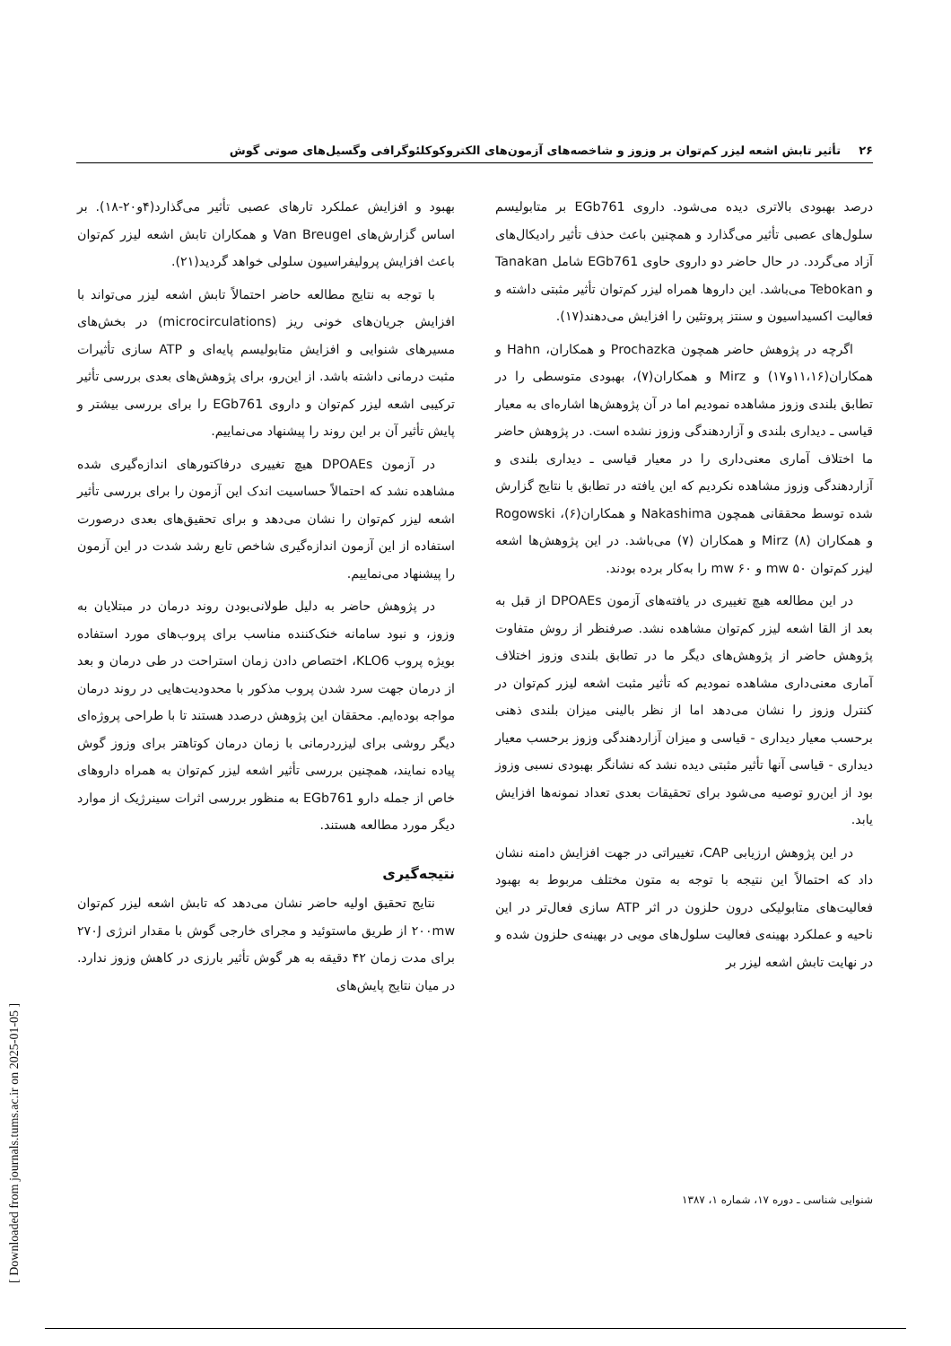۲۶تأثیر تابش اشعه لیزر کم‌توان بر وزوز و شاخصه‌های آزمون‌های الکتروکوکلئوگرافی وگسیل‌های صوتی گوش
درصد بهبودی بالاتری دیده می‌شود. داروی EGb761 بر متابولیسم سلول‌های عصبی تأثیر می‌گذارد و همچنین باعث حذف تأثیر رادیکال‌های آزاد می‌گردد. در حال حاضر دو داروی حاوی EGb761 شامل Tanakan و Tebokan می‌باشد. این داروها همراه لیزر کم‌توان تأثیر مثبتی داشته و فعالیت اکسیداسیون و سنتز پروتئین را افزایش می‌دهند(۱۷).
اگرچه در پژوهش حاضر همچون Prochazka و همکاران، Hahn و همکاران(۱۱،۱۶و۱۷) و Mirz و همکاران(۷)، بهبودی متوسطی را در تطابق بلندی وزوز مشاهده نمودیم اما در آن پژوهش‌ها اشاره‌ای به معیار قیاسی ـ دیداری بلندی و آزاردهندگی وزوز نشده است. در پژوهش حاضر ما اختلاف آماری معنی‌داری را در معیار قیاسی ـ دیداری بلندی و آزاردهندگی وزوز مشاهده نکردیم که این یافته در تطابق با نتایج گزارش شده توسط محققانی همچون Nakashima و همکاران(۶)، Rogowski و همکاران (۸) Mirz و همکاران (۷) می‌باشد. در این پژوهش‌ها اشعه لیزر کم‌توان ۵۰ mw و ۶۰ mw را به‌کار برده بودند.
در این مطالعه هیچ تغییری در یافته‌های آزمون DPOAEs از قبل به بعد از القا اشعه لیزر کم‌توان مشاهده نشد. صرفنظر از روش متفاوت پژوهش حاضر از پژوهش‌های دیگر ما در تطابق بلندی وزوز اختلاف آماری معنی‌داری مشاهده نمودیم که تأثیر مثبت اشعه لیزر کم‌توان در کنترل وزوز را نشان می‌دهد اما از نظر بالینی میزان بلندی ذهنی برحسب معیار دیداری - قیاسی و میزان آزاردهندگی وزوز برحسب معیار دیداری - قیاسی آنها تأثیر مثبتی دیده نشد که نشانگر بهبودی نسبی وزوز بود از این‌رو توصیه می‌شود برای تحقیقات بعدی تعداد نمونه‌ها افزایش یابد.
در این پژوهش ارزیابی CAP، تغییراتی در جهت افزایش دامنه نشان داد که احتمالاً این نتیجه با توجه به متون مختلف مربوط به بهبود فعالیت‌های متابولیکی درون حلزون در اثر ATP سازی فعال‌تر در این ناحیه و عملکرد بهینه‌ی فعالیت سلول‌های مویی در بهینه‌ی حلزون شده و در نهایت تابش اشعه لیزر بر
بهبود و افزایش عملکرد تارهای عصبی تأثیر می‌گذارد(۴و۲۰-۱۸). بر اساس گزارش‌های Van Breugel و همکاران تابش اشعه لیزر کم‌توان باعث افزایش پرولیفراسیون سلولی خواهد گردید(۲۱).
با توجه به نتایج مطالعه حاضر احتمالاً تابش اشعه لیزر می‌تواند با افزایش جریان‌های خونی ریز (microcirculations) در بخش‌های مسیرهای شنوایی و افزایش متابولیسم پایه‌ای و ATP سازی تأثیرات مثبت درمانی داشته باشد. از این‌رو، برای پژوهش‌های بعدی بررسی تأثیر ترکیبی اشعه لیزر کم‌توان و داروی EGb761 را برای بررسی بیشتر و پایش تأثیر آن بر این روند را پیشنهاد می‌نماییم.
در آزمون DPOAEs هیچ تغییری درفاکتورهای اندازه‌گیری شده مشاهده نشد که احتمالاً حساسیت اندک این آزمون را برای بررسی تأثیر اشعه لیزر کم‌توان را نشان می‌دهد و برای تحقیق‌های بعدی درصورت استفاده از این آزمون اندازه‌گیری شاخص تابع رشد شدت در این آزمون را پیشنهاد می‌نماییم.
در پژوهش حاضر به دلیل طولانی‌بودن روند درمان در مبتلایان به وزوز، و نبود سامانه خنک‌کننده مناسب برای پروب‌های مورد استفاده بویژه پروب KLO6، اختصاص دادن زمان استراحت در طی درمان و بعد از درمان جهت سرد شدن پروب مذکور با محدودیت‌هایی در روند درمان مواجه بوده‌ایم. محققان این پژوهش درصدد هستند تا با طراحی پروژه‌ای دیگر روشی برای لیزردرمانی با زمان درمان کوتاهتر برای وزوز گوش پیاده نمایند، همچنین بررسی تأثیر اشعه لیزر کم‌توان به همراه داروهای خاص از جمله دارو EGb761 به منظور بررسی اثرات سینرژیک از موارد دیگر مورد مطالعه هستند.
نتیجه‌گیری
نتایج تحقیق اولیه حاضر نشان می‌دهد که تابش اشعه لیزر کم‌توان ۲۰۰mw از طریق ماستوئید و مجرای خارجی گوش با مقدار انرژی ۲۷۰J برای مدت زمان ۴۲ دقیقه به هر گوش تأثیر بارزی در کاهش وزوز ندارد. در میان نتایج پایش‌های
شنوایی شناسی ـ دوره ۱۷، شماره ۱، ۱۳۸۷
[ Downloaded from journals.tums.ac.ir on 2025-01-05 ]